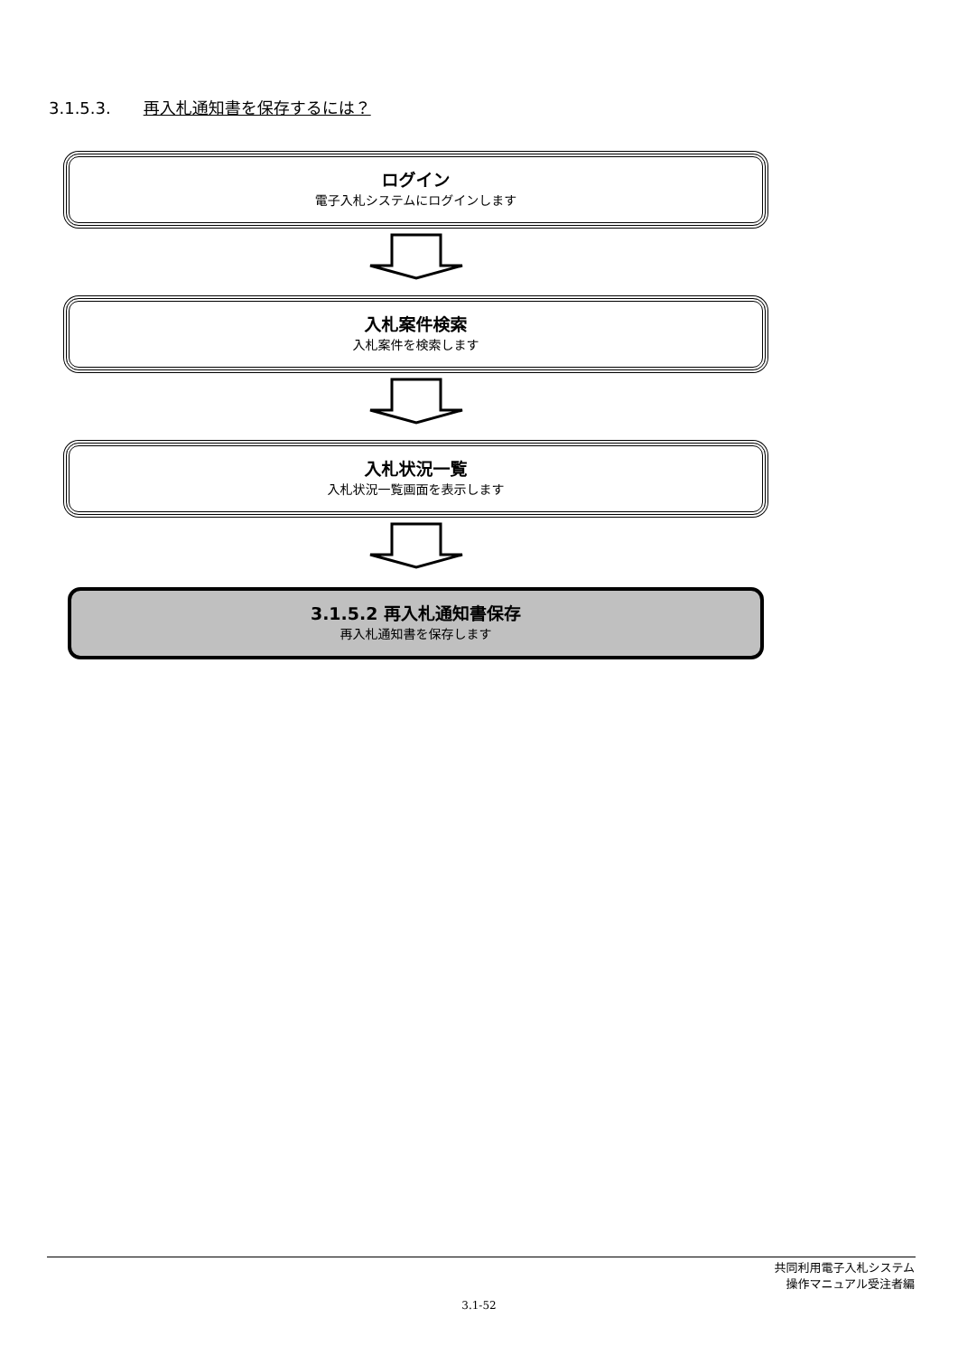3.1.5.3. 再入札通知書を保存するには？
ログイン
電子入札システムにログインします
入札案件検索
入札案件を検索します
入札状況一覧
入札状況一覧画面を表示します
3.1.5.2 再入札通知書保存
再入札通知書を保存します
共同利用電子入札システム
操作マニュアル受注者編
3.1-52